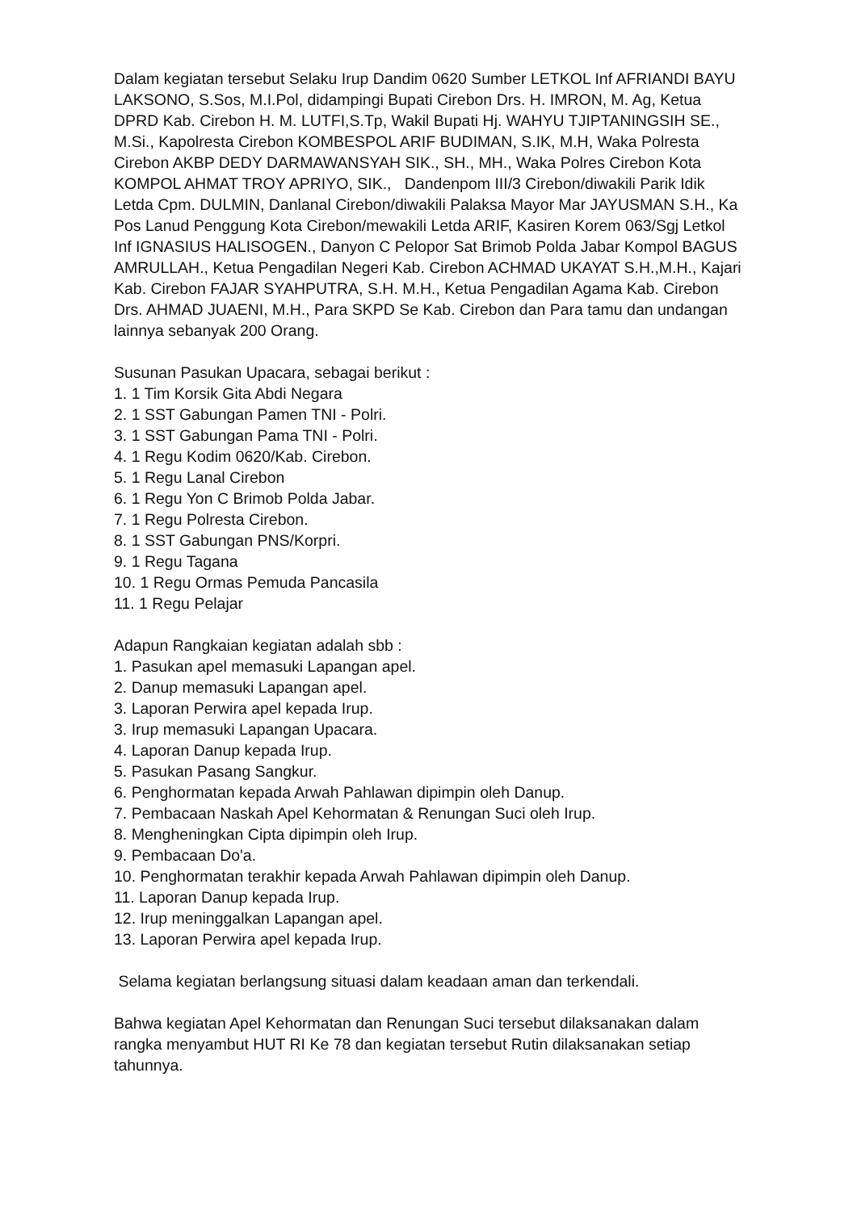Dalam kegiatan tersebut Selaku Irup Dandim 0620 Sumber LETKOL Inf AFRIANDI BAYU LAKSONO, S.Sos, M.I.Pol, didampingi Bupati Cirebon Drs. H. IMRON, M. Ag, Ketua DPRD Kab. Cirebon H. M. LUTFI,S.Tp, Wakil Bupati Hj. WAHYU TJIPTANINGSIH SE., M.Si., Kapolresta Cirebon KOMBESPOL ARIF BUDIMAN, S.IK, M.H, Waka Polresta Cirebon AKBP DEDY DARMAWANSYAH SIK., SH., MH., Waka Polres Cirebon Kota KOMPOL AHMAT TROY APRIYO, SIK., Dandenpom III/3 Cirebon/diwakili Parik Idik Letda Cpm. DULMIN, Danlanal Cirebon/diwakili Palaksa Mayor Mar JAYUSMAN S.H., Ka Pos Lanud Penggung Kota Cirebon/mewakili Letda ARIF, Kasiren Korem 063/Sgj Letkol Inf IGNASIUS HALISOGEN., Danyon C Pelopor Sat Brimob Polda Jabar Kompol BAGUS AMRULLAH., Ketua Pengadilan Negeri Kab. Cirebon ACHMAD UKAYAT S.H.,M.H., Kajari Kab. Cirebon FAJAR SYAHPUTRA, S.H. M.H., Ketua Pengadilan Agama Kab. Cirebon Drs. AHMAD JUAENI, M.H., Para SKPD Se Kab. Cirebon dan Para tamu dan undangan lainnya sebanyak 200 Orang.
Susunan Pasukan Upacara, sebagai berikut :
1. 1 Tim Korsik Gita Abdi Negara
2. 1 SST Gabungan Pamen TNI - Polri.
3. 1 SST Gabungan Pama TNI - Polri.
4. 1 Regu Kodim 0620/Kab. Cirebon.
5. 1 Regu Lanal Cirebon
6. 1 Regu Yon C Brimob Polda Jabar.
7. 1 Regu Polresta Cirebon.
8. 1 SST Gabungan PNS/Korpri.
9. 1 Regu Tagana
10. 1 Regu Ormas Pemuda Pancasila
11. 1 Regu Pelajar
Adapun Rangkaian kegiatan adalah sbb :
1. Pasukan apel memasuki Lapangan apel.
2. Danup memasuki Lapangan apel.
3. Laporan Perwira apel kepada Irup.
3. Irup memasuki Lapangan Upacara.
4. Laporan Danup kepada Irup.
5. Pasukan Pasang Sangkur.
6. Penghormatan kepada Arwah Pahlawan dipimpin oleh Danup.
7. Pembacaan Naskah Apel Kehormatan & Renungan Suci oleh Irup.
8. Mengheningkan Cipta dipimpin oleh Irup.
9. Pembacaan Do'a.
10. Penghormatan terakhir kepada Arwah Pahlawan dipimpin oleh Danup.
11. Laporan Danup kepada Irup.
12. Irup meninggalkan Lapangan apel.
13. Laporan Perwira apel kepada Irup.
Selama kegiatan berlangsung situasi dalam keadaan aman dan terkendali.
Bahwa kegiatan Apel Kehormatan dan Renungan Suci tersebut dilaksanakan dalam rangka menyambut HUT RI Ke 78 dan kegiatan tersebut Rutin dilaksanakan setiap tahunnya.